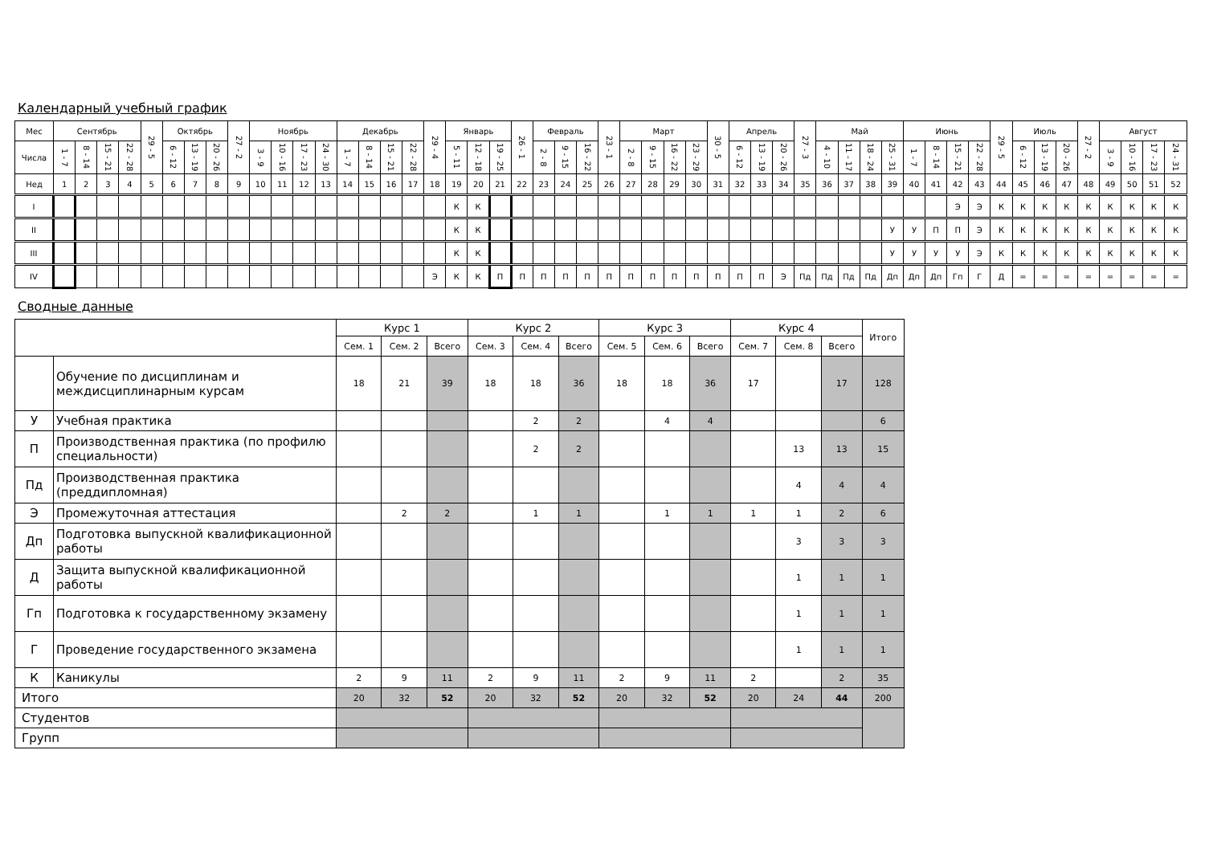Календарный учебный график
| Мес | Сентябрь | | | | 29 - 5 | Октябрь | | | 27 - 2 | Ноябрь | | | | Декабрь | | | | 29 - 4 | Январь | | | 26 - 1 | Февраль | | | 23 - 1 | Март | | | | 30 - 5 | Апрель | | | 27 - 3 | Май | | | | Июнь | | | | 29 - 5 | Июль | | | 27 - 2 | Август | | | |
| Числа | 1 - 7 | 8 - 14 | 15 - 21 | 22 - 28 | | 6 - 12 | 13 - 19 | 20 - 26 | | 3 - 9 | 10 - 16 | 17 - 23 | 24 - 30 | 1 - 7 | 8 - 14 | 15 - 21 | 22 - 28 | | 5 - 11 | 12 - 18 | 19 - 25 | | 2 - 8 | 9 - 15 | 16 - 22 | | 2 - 8 | 9 - 15 | 16 - 22 | 23 - 29 | | 6 - 12 | 13 - 19 | 20 - 26 | | 4 - 10 | 11 - 17 | 18 - 24 | 25 - 31 | 1 - 7 | 8 - 14 | 15 - 21 | 22 - 28 | | 6 - 12 | 13 - 19 | 20 - 26 | | 3 - 9 | 10 - 16 | 17 - 23 | 24 - 31 |
| Нед | 1 | 2 | 3 | 4 | 5 | 6 | 7 | 8 | 9 | 10 | 11 | 12 | 13 | 14 | 15 | 16 | 17 | 18 | 19 | 20 | 21 | 22 | 23 | 24 | 25 | 26 | 27 | 28 | 29 | 30 | 31 | 32 | 33 | 34 | 35 | 36 | 37 | 38 | 39 | 40 | 41 | 42 | 43 | 44 | 45 | 46 | 47 | 48 | 49 | 50 | 51 | 52 |
| I | | | | | | | | | | | | | | | | | | | К | К | | | | | | | | | | | | | | | | | | | | | | Э | Э | К | К | К | К | К | К | К | К | К |
| II | | | | | | | | | | | | | | | | | | | К | К | | | | | | | | | | | | | | | | | | | У | У | П | П | Э | К | К | К | К | К | К | К | К | К |
| III | | | | | | | | | | | | | | | | | | | К | К | | | | | | | | | | | | | | | | | | | У | У | У | У | Э | К | К | К | К | К | К | К | К | К |
| IV | | | | | | | | | | | | | | | | | | Э | К | К | П | П | П | П | П | П | П | П | П | П | П | П | П | Э | Пд | Пд | Пд | Пд | Дп | Дп | Дп | Гп | Г | Д | = | = | = | = | = | = | = | = |
Сводные данные
| | | Курс 1 | | | Курс 2 | | | Курс 3 | | | Курс 4 | | | Итого |
| | | Сем. 1 | Сем. 2 | Всего | Сем. 3 | Сем. 4 | Всего | Сем. 5 | Сем. 6 | Всего | Сем. 7 | Сем. 8 | Всего | |
| | Обучение по дисциплинам и междисциплинарным курсам | 18 | 21 | 39 | 18 | 18 | 36 | 18 | 18 | 36 | 17 | | 17 | 128 |
| У | Учебная практика | | | | | 2 | 2 | | 4 | 4 | | | | 6 |
| П | Производственная практика (по профилю специальности) | | | | | 2 | 2 | | | | | 13 | 13 | 15 |
| Пд | Производственная практика (преддипломная) | | | | | | | | | | | 4 | 4 | 4 |
| Э | Промежуточная аттестация | | 2 | 2 | | 1 | 1 | | 1 | 1 | 1 | 1 | 2 | 6 |
| Дп | Подготовка выпускной квалификационной работы | | | | | | | | | | | 3 | 3 | 3 |
| Д | Защита выпускной квалификационной работы | | | | | | | | | | | 1 | 1 | 1 |
| Гп | Подготовка к государственному экзамену | | | | | | | | | | | 1 | 1 | 1 |
| Г | Проведение государственного экзамена | | | | | | | | | | | 1 | 1 | 1 |
| К | Каникулы | 2 | 9 | 11 | 2 | 9 | 11 | 2 | 9 | 11 | 2 | | 2 | 35 |
| Итого | | 20 | 32 | 52 | 20 | 32 | 52 | 20 | 32 | 52 | 20 | 24 | 44 | 200 |
| Студентов | | | | | | | | | | | | | | |
| Групп | | | | | | | | | | | | | | |